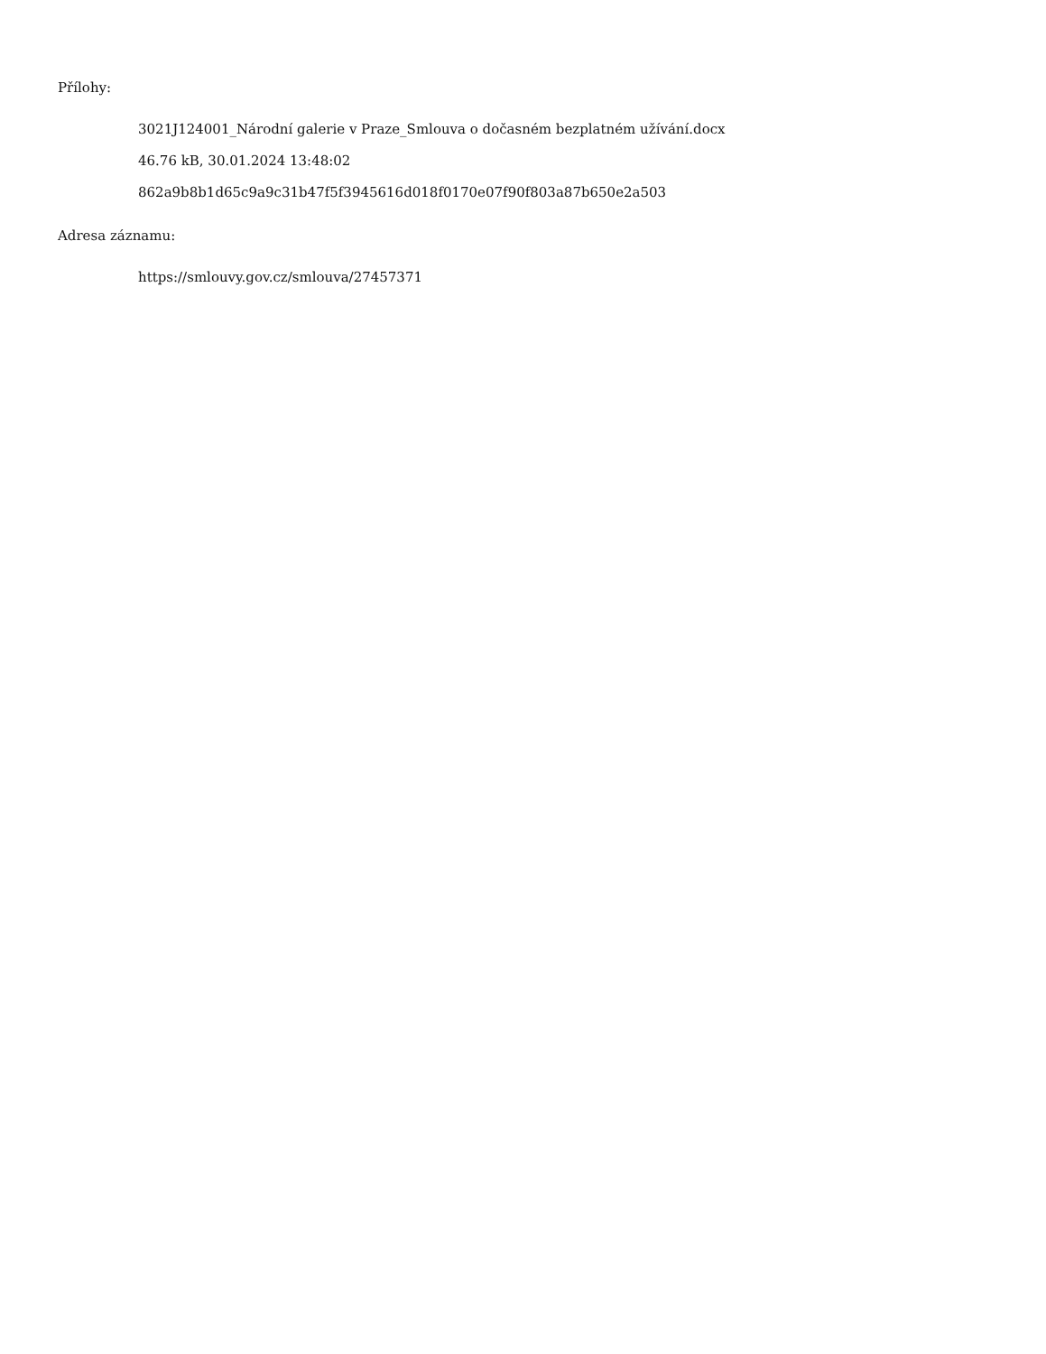Přílohy:
3021J124001_Národní galerie v Praze_Smlouva o dočasném bezplatném užívání.docx
46.76 kB, 30.01.2024 13:48:02
862a9b8b1d65c9a9c31b47f5f3945616d018f0170e07f90f803a87b650e2a503
Adresa záznamu:
https://smlouvy.gov.cz/smlouva/27457371